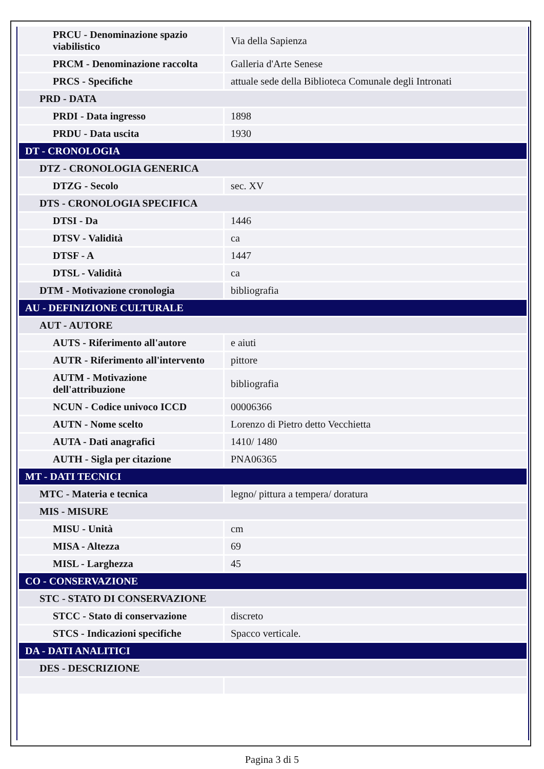| PRCU - Denominazione spazio viabilistico | Via della Sapienza |
| PRCM - Denominazione raccolta | Galleria d'Arte Senese |
| PRCS - Specifiche | attuale sede della Biblioteca Comunale degli Intronati |
| PRD - DATA | |
| PRDI - Data ingresso | 1898 |
| PRDU - Data uscita | 1930 |
| DT - CRONOLOGIA | |
| DTZ - CRONOLOGIA GENERICA | |
| DTZG - Secolo | sec. XV |
| DTS - CRONOLOGIA SPECIFICA | |
| DTSI - Da | 1446 |
| DTSV - Validità | ca |
| DTSF - A | 1447 |
| DTSL - Validità | ca |
| DTM - Motivazione cronologia | bibliografia |
| AU - DEFINIZIONE CULTURALE | |
| AUT - AUTORE | |
| AUTS - Riferimento all'autore | e aiuti |
| AUTR - Riferimento all'intervento | pittore |
| AUTM - Motivazione dell'attribuzione | bibliografia |
| NCUN - Codice univoco ICCD | 00006366 |
| AUTN - Nome scelto | Lorenzo di Pietro detto Vecchietta |
| AUTA - Dati anagrafici | 1410/ 1480 |
| AUTH - Sigla per citazione | PNA06365 |
| MT - DATI TECNICI | |
| MTC - Materia e tecnica | legno/ pittura a tempera/ doratura |
| MIS - MISURE | |
| MISU - Unità | cm |
| MISA - Altezza | 69 |
| MISL - Larghezza | 45 |
| CO - CONSERVAZIONE | |
| STC - STATO DI CONSERVAZIONE | |
| STCC - Stato di conservazione | discreto |
| STCS - Indicazioni specifiche | Spacco verticale. |
| DA - DATI ANALITICI | |
| DES - DESCRIZIONE | |
Pagina 3 di 5